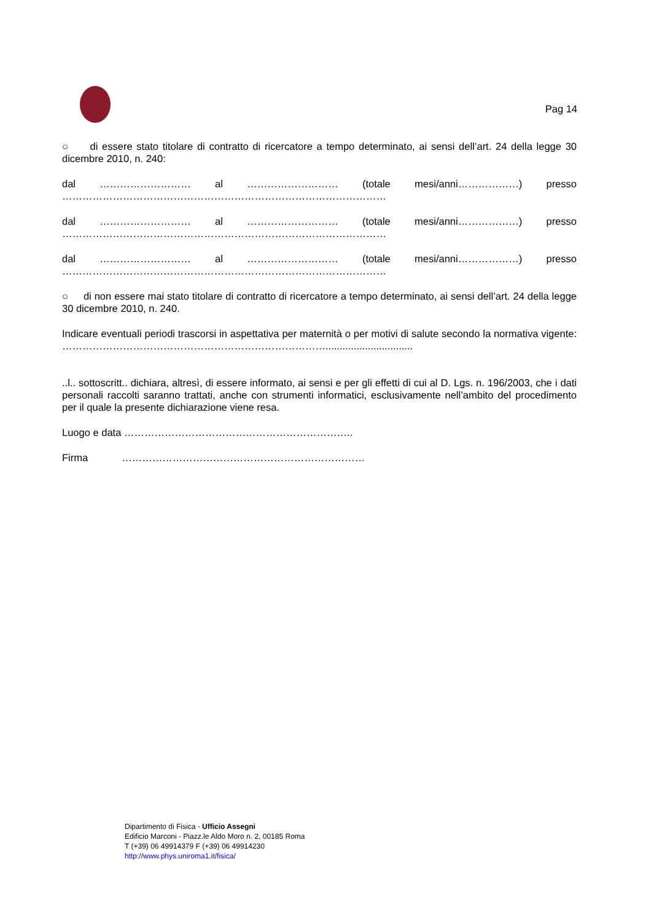Pag 14
○ di essere stato titolare di contratto di ricercatore a tempo determinato, ai sensi dell’art. 24 della legge 30 dicembre 2010, n. 240:
dal ……………………… al ……………………… (totale mesi/anni………………) presso
……………………………………………………………………………………
dal ……………………… al ……………………… (totale mesi/anni………………) presso
……………………………………………………………………………………
dal ……………………… al ……………………… (totale mesi/anni………………) presso
……………………………………………………………………………………
○ di non essere mai stato titolare di contratto di ricercatore a tempo determinato, ai sensi dell’art. 24 della legge 30 dicembre 2010, n. 240.
Indicare eventuali periodi trascorsi in aspettativa per maternità o per motivi di salute secondo la normativa vigente: ……………………………………………………………………...............................
..l.. sottoscritt.. dichiara, altresì, di essere informato, ai sensi e per gli effetti di cui al D. Lgs. n. 196/2003, che i dati personali raccolti saranno trattati, anche con strumenti informatici, esclusivamente nell’ambito del procedimento per il quale la presente dichiarazione viene resa.
Luogo e data …………………………………………………………..
Firma ………………………………………………………………
Dipartimento di Fisica - Ufficio Assegni
Edificio Marconi - Piazz.le Aldo Moro n. 2, 00185 Roma
T (+39) 06 49914379 F (+39) 06 49914230
http://www.phys.uniroma1.it/fisica/